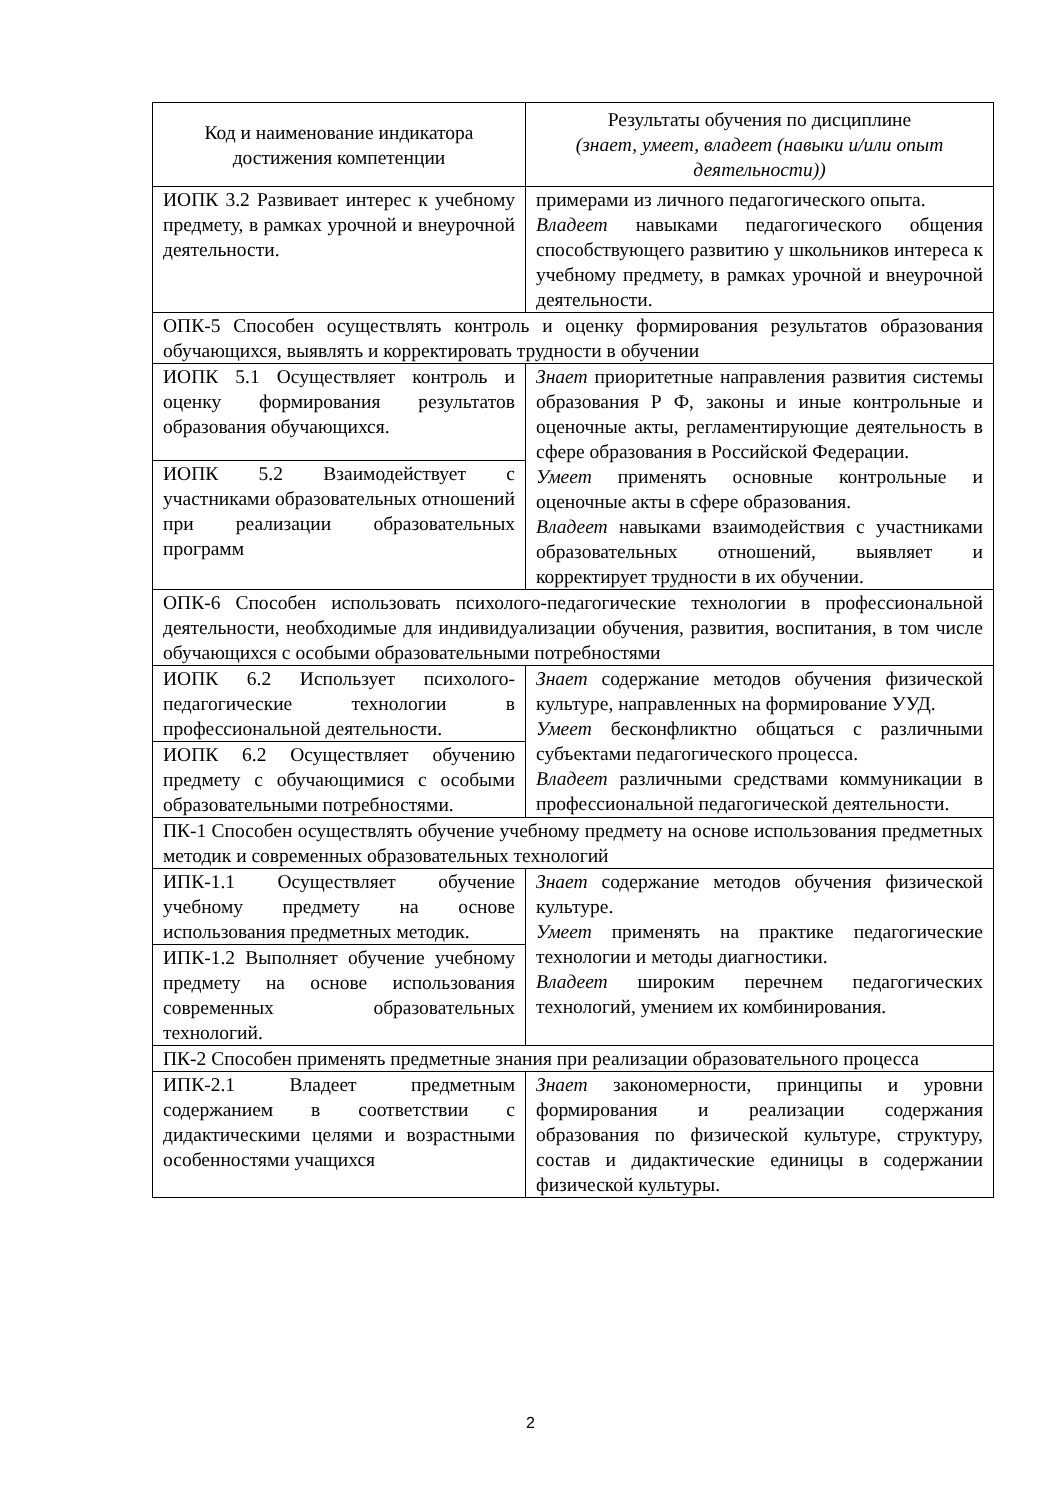| Код и наименование индикатора достижения компетенции | Результаты обучения по дисциплине (знает, умеет, владеет (навыки и/или опыт деятельности)) |
| --- | --- |
| ИОПК 3.2 Развивает интерес к учебному предмету, в рамках урочной и внеурочной деятельности. | примерами из личного педагогического опыта. Владеет навыками педагогического общения способствующего развитию у школьников интереса к учебному предмету, в рамках урочной и внеурочной деятельности. |
| ОПК-5 Способен осуществлять контроль и оценку формирования результатов образования обучающихся, выявлять и корректировать трудности в обучении | |
| ИОПК 5.1 Осуществляет контроль и оценку формирования результатов образования обучающихся. | Знает приоритетные направления развития системы образования Р Ф, законы и иные контрольные и оценочные акты, регламентирующие деятельность в сфере образования в Российской Федерации. Умеет применять основные контрольные и оценочные акты в сфере образования. Владеет навыками взаимодействия с участниками образовательных отношений, выявляет и корректирует трудности в их обучении. |
| ИОПК 5.2 Взаимодействует с участниками образовательных отношений при реализации образовательных программ | |
| ОПК-6 Способен использовать психолого-педагогические технологии в профессиональной деятельности, необходимые для индивидуализации обучения, развития, воспитания, в том числе обучающихся с особыми образовательными потребностями | |
| ИОПК 6.2 Использует психолого-педагогические технологии в профессиональной деятельности. | Знает содержание методов обучения физической культуре, направленных на формирование УУД. Умеет бесконфликтно общаться с различными субъектами педагогического процесса. Владеет различными средствами коммуникации в профессиональной педагогической деятельности. |
| ИОПК 6.2 Осуществляет обучению предмету с обучающимися с особыми образовательными потребностями. | |
| ПК-1 Способен осуществлять обучение учебному предмету на основе использования предметных методик и современных образовательных технологий | |
| ИПК-1.1 Осуществляет обучение учебному предмету на основе использования предметных методик. | Знает содержание методов обучения физической культуре. Умеет применять на практике педагогические технологии и методы диагностики. Владеет широким перечнем педагогических технологий, умением их комбинирования. |
| ИПК-1.2 Выполняет обучение учебному предмету на основе использования современных образовательных технологий. | |
| ПК-2 Способен применять предметные знания при реализации образовательного процесса | |
| ИПК-2.1 Владеет предметным содержанием в соответствии с дидактическими целями и возрастными особенностями учащихся | Знает закономерности, принципы и уровни формирования и реализации содержания образования по физической культуре, структуру, состав и дидактические единицы в содержании физической культуры. |
2